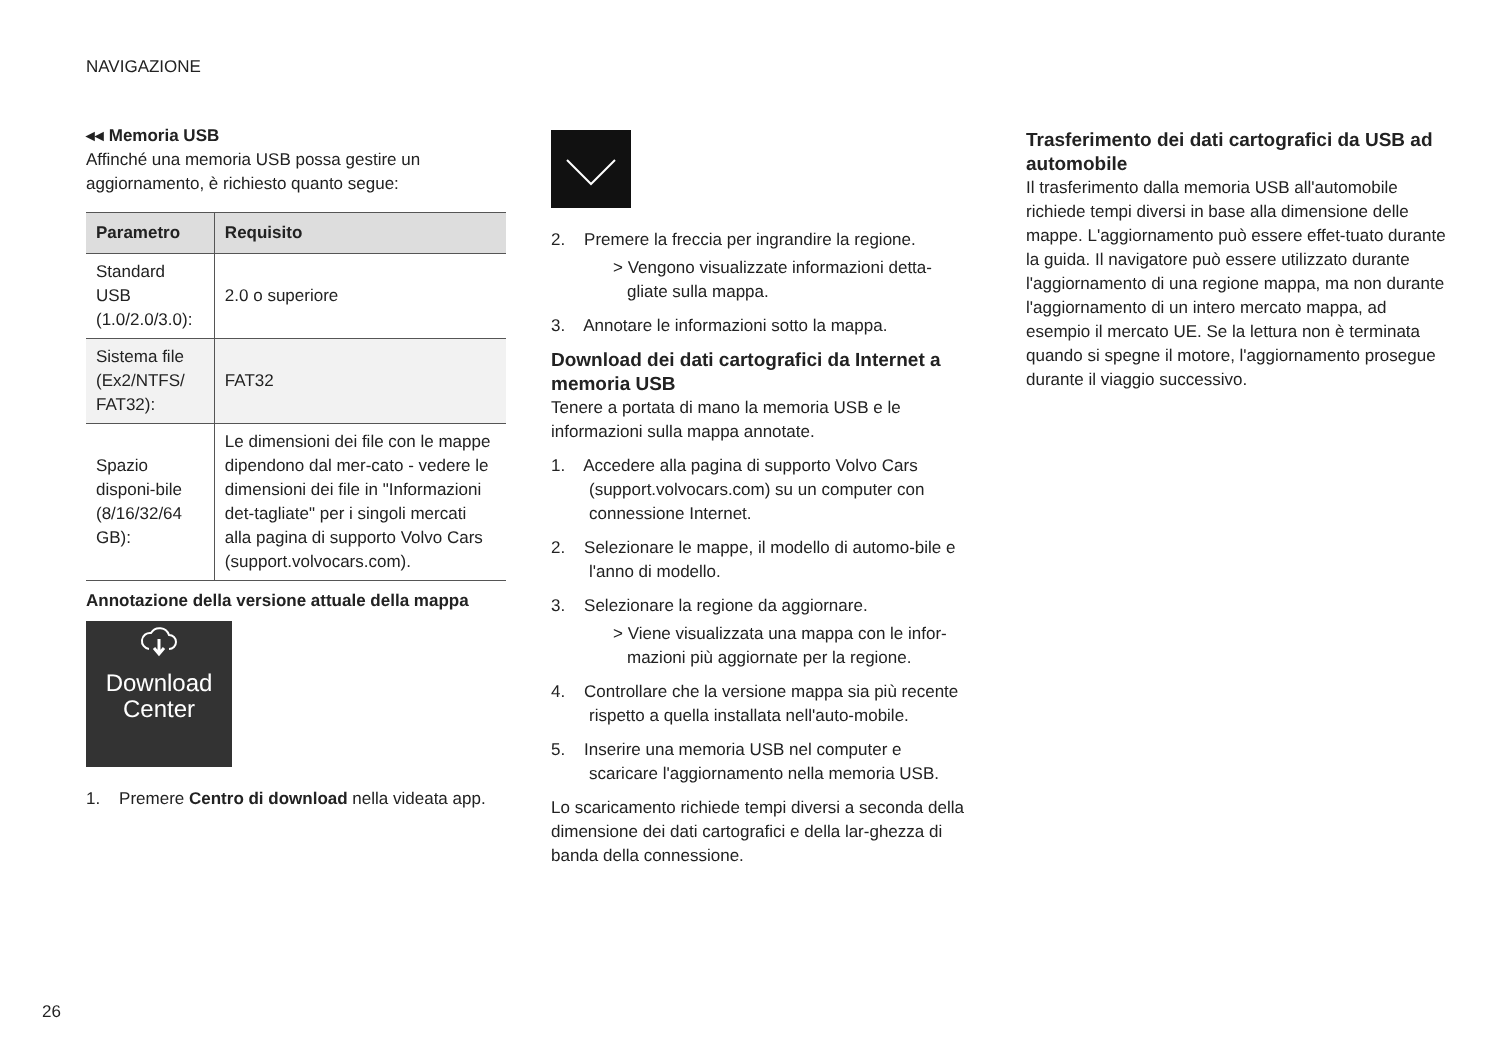NAVIGAZIONE
◂◂ Memoria USB
Affinché una memoria USB possa gestire un aggiornamento, è richiesto quanto segue:
| Parametro | Requisito |
| --- | --- |
| Standard USB (1.0/2.0/3.0): | 2.0 o superiore |
| Sistema file (Ex2/NTFS/ FAT32): | FAT32 |
| Spazio disponi-bile (8/16/32/64 GB): | Le dimensioni dei file con le mappe dipendono dal mer-cato - vedere le dimensioni dei file in "Informazioni det-tagliate" per i singoli mercati alla pagina di supporto Volvo Cars (support.volvocars.com). |
Annotazione della versione attuale della mappa
Download
Center
1. Premere Centro di download nella videata app.
2. Premere la freccia per ingrandire la regione.
> Vengono visualizzate informazioni detta-gliate sulla mappa.
3. Annotare le informazioni sotto la mappa.
Download dei dati cartografici da Internet a memoria USB
Tenere a portata di mano la memoria USB e le informazioni sulla mappa annotate.
1. Accedere alla pagina di supporto Volvo Cars (support.volvocars.com) su un computer con connessione Internet.
2. Selezionare le mappe, il modello di automo-bile e l'anno di modello.
3. Selezionare la regione da aggiornare.
> Viene visualizzata una mappa con le infor-mazioni più aggiornate per la regione.
4. Controllare che la versione mappa sia più recente rispetto a quella installata nell'auto-mobile.
5. Inserire una memoria USB nel computer e scaricare l'aggiornamento nella memoria USB.
Lo scaricamento richiede tempi diversi a seconda della dimensione dei dati cartografici e della lar-ghezza di banda della connessione.
Trasferimento dei dati cartografici da USB ad automobile
Il trasferimento dalla memoria USB all'automobile richiede tempi diversi in base alla dimensione delle mappe. L'aggiornamento può essere effet-tuato durante la guida. Il navigatore può essere utilizzato durante l'aggiornamento di una regione mappa, ma non durante l'aggiornamento di un intero mercato mappa, ad esempio il mercato UE. Se la lettura non è terminata quando si spegne il motore, l'aggiornamento prosegue durante il viaggio successivo.
26